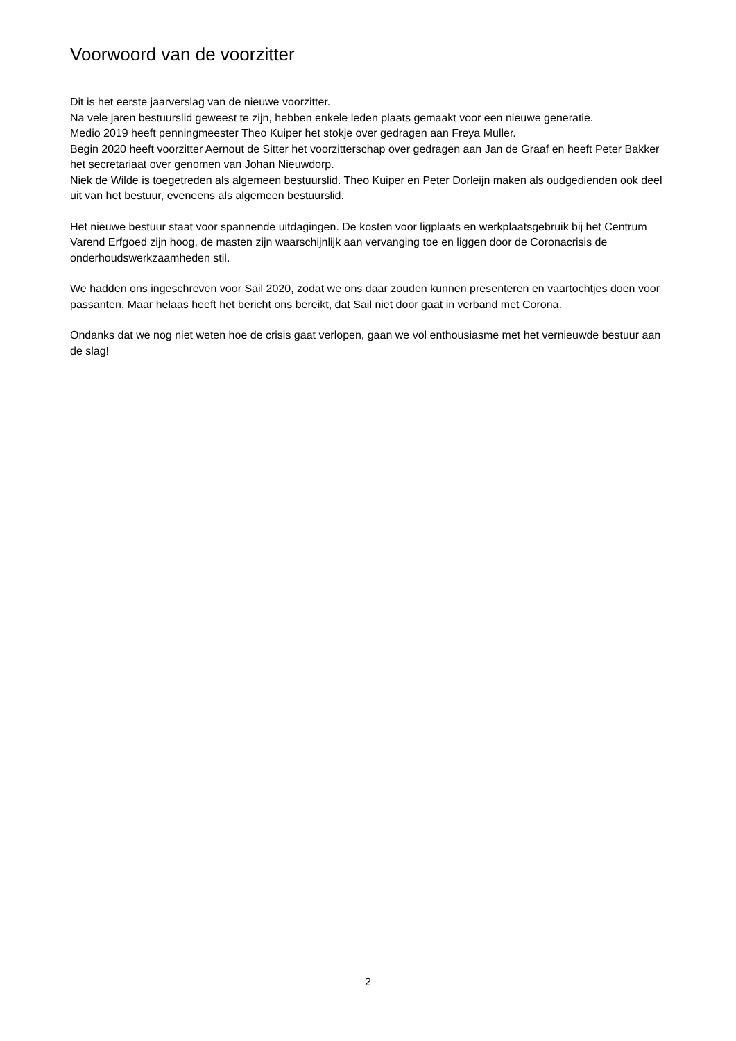Voorwoord van de voorzitter
Dit is het eerste jaarverslag van de nieuwe voorzitter.
Na vele jaren bestuurslid geweest te zijn, hebben enkele leden plaats gemaakt voor een nieuwe generatie.
Medio 2019 heeft penningmeester Theo Kuiper het stokje over gedragen aan Freya Muller.
Begin 2020 heeft voorzitter Aernout de Sitter het voorzitterschap over gedragen aan Jan de Graaf en heeft Peter Bakker het secretariaat over genomen van Johan Nieuwdorp.
Niek de Wilde is toegetreden als algemeen bestuurslid. Theo Kuiper en Peter Dorleijn maken als oudgedienden ook deel uit van het bestuur, eveneens als algemeen bestuurslid.
Het nieuwe bestuur staat voor spannende uitdagingen. De kosten voor ligplaats en werkplaatsgebruik bij het Centrum Varend Erfgoed zijn hoog, de masten zijn waarschijnlijk aan vervanging toe en liggen door de Coronacrisis de onderhoudswerkzaamheden stil.
We hadden ons ingeschreven voor Sail 2020, zodat we ons daar zouden kunnen presenteren en vaartochtjes doen voor passanten. Maar helaas heeft het bericht ons bereikt, dat Sail niet door gaat in verband met Corona.
Ondanks dat we nog niet weten hoe de crisis gaat verlopen, gaan we vol enthousiasme met het vernieuwde bestuur aan de slag!
2